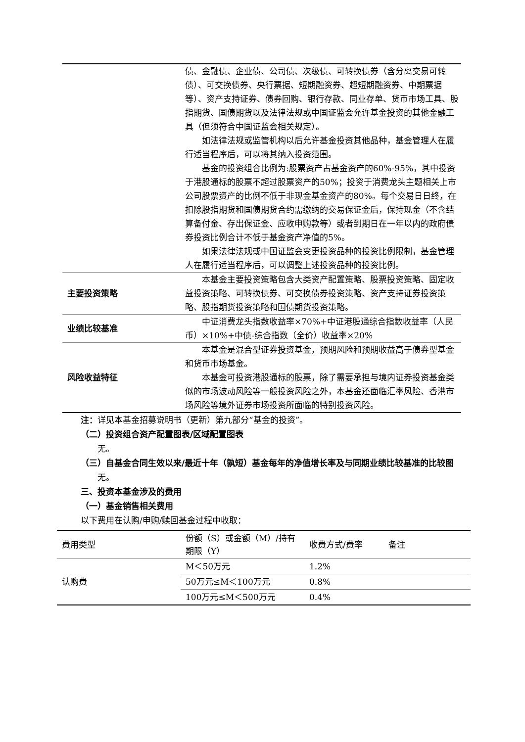| | 债、金融债、企业债、公司债、次级债、可转换债券（含分离交易可转债）、可交换债券、央行票据、短期融资券、超短期融资券、中期票据等）、资产支持证券、债券回购、银行存款、同业存单、货币市场工具、股指期货、国债期货以及法律法规或中国证监会允许基金投资的其他金融工具（但须符合中国证监会相关规定）。 如法律法规或监管机构以后允许基金投资其他品种，基金管理人在履行适当程序后，可以将其纳入投资范围。 基金的投资组合比例为:股票资产占基金资产的60%-95%，其中投资于港股通标的股票不超过股票资产的50%；投资于消费龙头主题相关上市公司股票资产的比例不低于非现金基金资产的80%。每个交易日日终，在扣除股指期货和国债期货合约需缴纳的交易保证金后，保持现金（不含结算备付金、存出保证金、应收申购款等）或者到期日在一年以内的政府债券投资比例合计不低于基金资产净值的5%。 如果法律法规或中国证监会变更投资品种的投资比例限制，基金管理人在履行适当程序后，可以调整上述投资品种的投资比例。 |
| 主要投资策略 | 本基金主要投资策略包含大类资产配置策略、股票投资策略、固定收益投资策略、可转换债券、可交换债券投资策略、资产支持证券投资策略、股指期货投资策略和国债期货投资策略。 |
| 业绩比较基准 | 中证消费龙头指数收益率×70%+中证港股通综合指数收益率（人民币）×10%+中债-综合指数（全价）收益率×20% |
| 风险收益特征 | 本基金是混合型证券投资基金，预期风险和预期收益高于债券型基金和货币市场基金。 本基金可投资港股通标的股票，除了需要承担与境内证券投资基金类似的市场波动风险等一般投资风险之外，本基金还面临汇率风险、香港市场风险等境外证券市场投资所面临的特别投资风险。 |
注：详见本基金招募说明书（更新）第九部分“基金的投资”。
（二）投资组合资产配置图表/区域配置图表
无。
（三）自基金合同生效以来/最近十年（孰短）基金每年的净值增长率及与同期业绩比较基准的比较图
无。
三、投资本基金涉及的费用
（一）基金销售相关费用
以下费用在认购/申购/赎回基金过程中收取：
| 费用类型 | 份额（S）或金额（M）/持有期限（Y） | 收费方式/费率 | 备注 |
| --- | --- | --- | --- |
| 认购费 | M＜50万元 | 1.2% | |
| | 50万元≤M＜100万元 | 0.8% | |
| | 100万元≤M＜500万元 | 0.4% | |